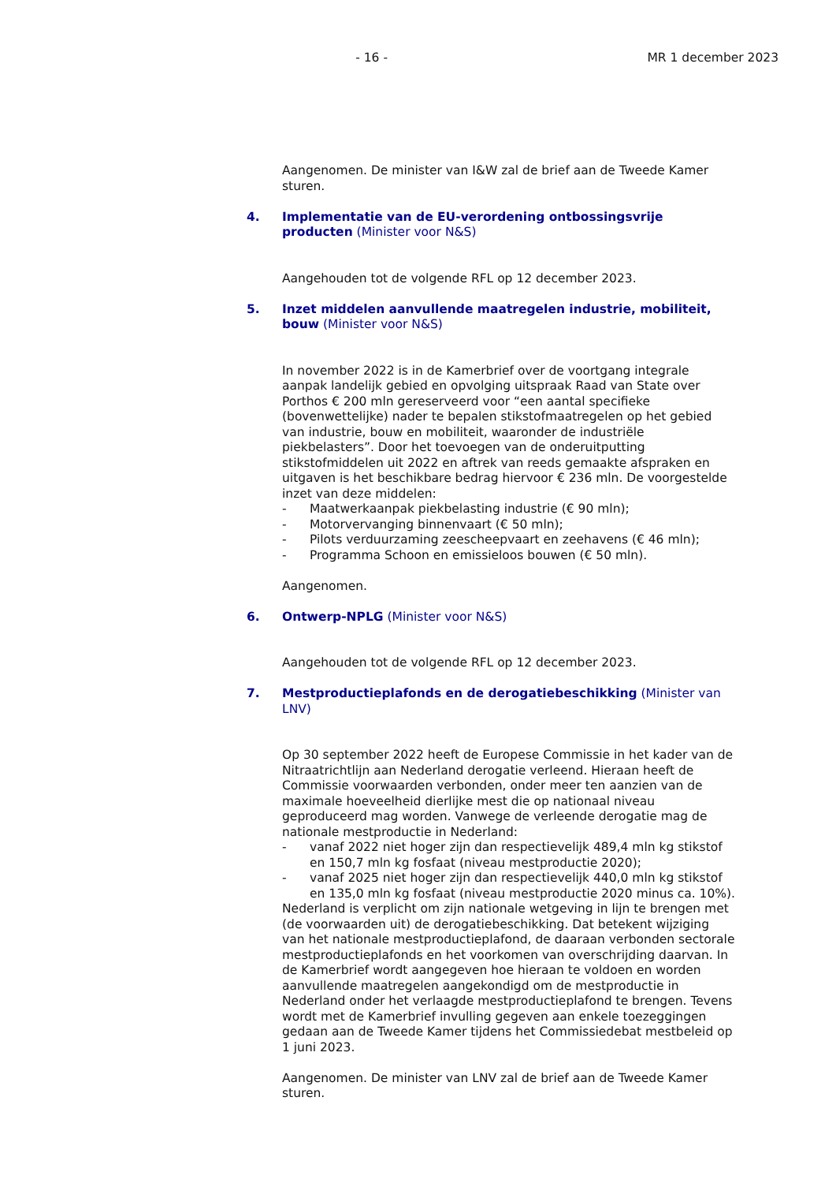- 16 - MR 1 december 2023
Aangenomen. De minister van I&W zal de brief aan de Tweede Kamer sturen.
4. Implementatie van de EU-verordening ontbossingsvrije producten (Minister voor N&S)
Aangehouden tot de volgende RFL op 12 december 2023.
5. Inzet middelen aanvullende maatregelen industrie, mobiliteit, bouw (Minister voor N&S)
In november 2022 is in de Kamerbrief over de voortgang integrale aanpak landelijk gebied en opvolging uitspraak Raad van State over Porthos € 200 mln gereserveerd voor “een aantal specifieke (bovenwettelijke) nader te bepalen stikstofmaatregelen op het gebied van industrie, bouw en mobiliteit, waaronder de industriële piekbelasters”. Door het toevoegen van de onderuitputting stikstofmiddelen uit 2022 en aftrek van reeds gemaakte afspraken en uitgaven is het beschikbare bedrag hiervoor € 236 mln. De voorgestelde inzet van deze middelen:
- Maatwerkaanpak piekbelasting industrie (€ 90 mln);
- Motorvervanging binnenvaart (€ 50 mln);
- Pilots verduurzaming zeescheepvaart en zeehavens (€ 46 mln);
- Programma Schoon en emissieloos bouwen (€ 50 mln).
Aangenomen.
6. Ontwerp-NPLG (Minister voor N&S)
Aangehouden tot de volgende RFL op 12 december 2023.
7. Mestproductieplafonds en de derogatiebeschikking (Minister van LNV)
Op 30 september 2022 heeft de Europese Commissie in het kader van de Nitraatrichtlijn aan Nederland derogatie verleend. Hieraan heeft de Commissie voorwaarden verbonden, onder meer ten aanzien van de maximale hoeveelheid dierlijke mest die op nationaal niveau geproduceerd mag worden. Vanwege de verleende derogatie mag de nationale mestproductie in Nederland:
- vanaf 2022 niet hoger zijn dan respectievelijk 489,4 mln kg stikstof en 150,7 mln kg fosfaat (niveau mestproductie 2020);
- vanaf 2025 niet hoger zijn dan respectievelijk 440,0 mln kg stikstof en 135,0 mln kg fosfaat (niveau mestproductie 2020 minus ca. 10%).
Nederland is verplicht om zijn nationale wetgeving in lijn te brengen met (de voorwaarden uit) de derogatiebeschikking. Dat betekent wijziging van het nationale mestproductieplafond, de daaraan verbonden sectorale mestproductieplafonds en het voorkomen van overschrijding daarvan. In de Kamerbrief wordt aangegeven hoe hieraan te voldoen en worden aanvullende maatregelen aangekondigd om de mestproductie in Nederland onder het verlaagde mestproductieplafond te brengen. Tevens wordt met de Kamerbrief invulling gegeven aan enkele toezeggingen gedaan aan de Tweede Kamer tijdens het Commissiedebat mestbeleid op 1 juni 2023.
Aangenomen. De minister van LNV zal de brief aan de Tweede Kamer sturen.